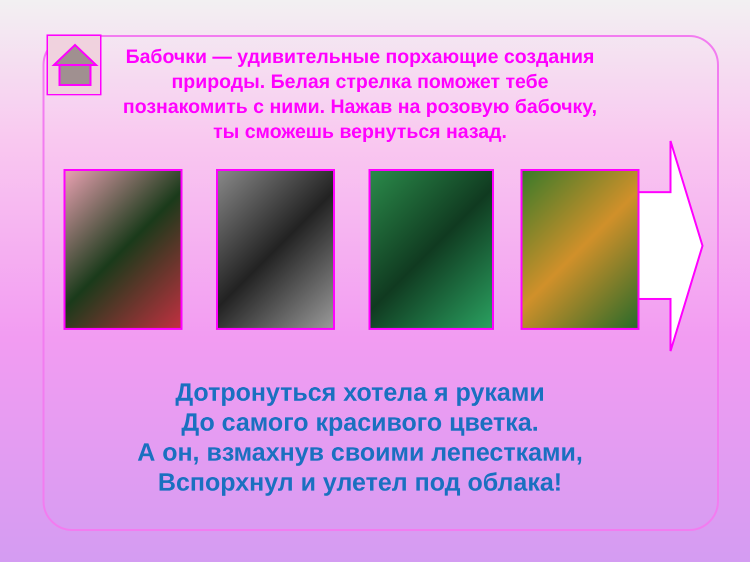Бабочки — удивительные порхающие создания природы. Белая стрелка поможет тебе познакомить с ними. Нажав на розовую бабочку, ты сможешь вернуться назад.
Дотронуться хотела я руками
До самого красивого цветка.
А он, взмахнув своими лепестками,
Вспорхнул и улетел под облака!